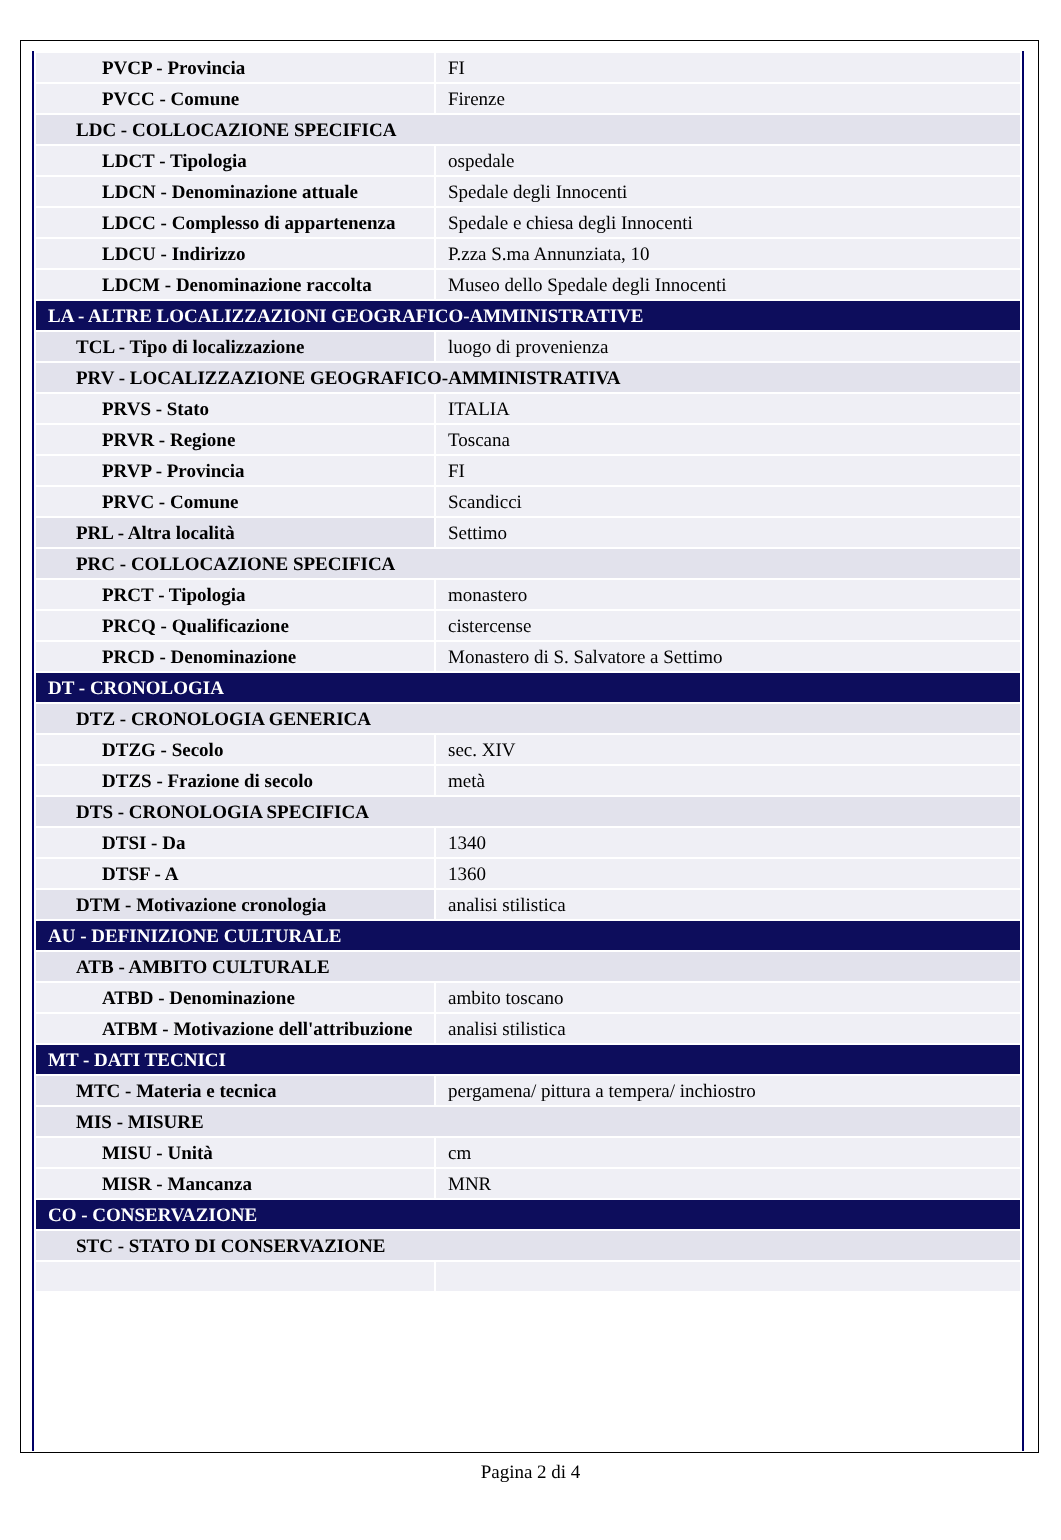| PVCP - Provincia | FI |
| PVCC - Comune | Firenze |
| LDC - COLLOCAZIONE SPECIFICA | |
| LDCT - Tipologia | ospedale |
| LDCN - Denominazione attuale | Spedale degli Innocenti |
| LDCC - Complesso di appartenenza | Spedale e chiesa degli Innocenti |
| LDCU - Indirizzo | P.zza S.ma Annunziata, 10 |
| LDCM - Denominazione raccolta | Museo dello Spedale degli Innocenti |
| LA - ALTRE LOCALIZZAZIONI GEOGRAFICO-AMMINISTRATIVE | |
| TCL - Tipo di localizzazione | luogo di provenienza |
| PRV - LOCALIZZAZIONE GEOGRAFICO-AMMINISTRATIVA | |
| PRVS - Stato | ITALIA |
| PRVR - Regione | Toscana |
| PRVP - Provincia | FI |
| PRVC - Comune | Scandicci |
| PRL - Altra località | Settimo |
| PRC - COLLOCAZIONE SPECIFICA | |
| PRCT - Tipologia | monastero |
| PRCQ - Qualificazione | cistercense |
| PRCD - Denominazione | Monastero di S. Salvatore a Settimo |
| DT - CRONOLOGIA | |
| DTZ - CRONOLOGIA GENERICA | |
| DTZG - Secolo | sec. XIV |
| DTZS - Frazione di secolo | metà |
| DTS - CRONOLOGIA SPECIFICA | |
| DTSI - Da | 1340 |
| DTSF - A | 1360 |
| DTM - Motivazione cronologia | analisi stilistica |
| AU - DEFINIZIONE CULTURALE | |
| ATB - AMBITO CULTURALE | |
| ATBD - Denominazione | ambito toscano |
| ATBM - Motivazione dell'attribuzione | analisi stilistica |
| MT - DATI TECNICI | |
| MTC - Materia e tecnica | pergamena/ pittura a tempera/ inchiostro |
| MIS - MISURE | |
| MISU - Unità | cm |
| MISR - Mancanza | MNR |
| CO - CONSERVAZIONE | |
| STC - STATO DI CONSERVAZIONE | |
Pagina 2 di 4